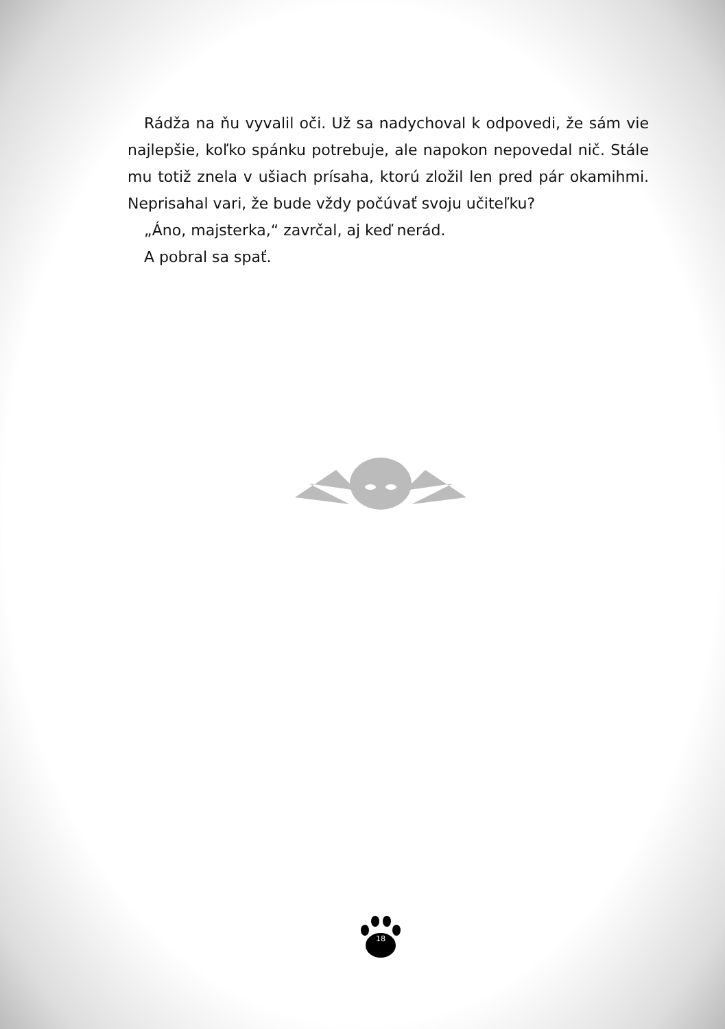Rádža na ňu vyvalil oči. Už sa nadychoval k odpovedi, že sám vie najlepšie, koľko spánku potrebuje, ale napokon nepovedal nič. Stále mu totiž znela v ušiach prísaha, ktorú zložil len pred pár okamihmi. Neprisahal vari, že bude vždy počúvať svoju učiteľku?
„Áno, majsterka,“ zavrčal, aj keď nerád.
A pobral sa spať.
18